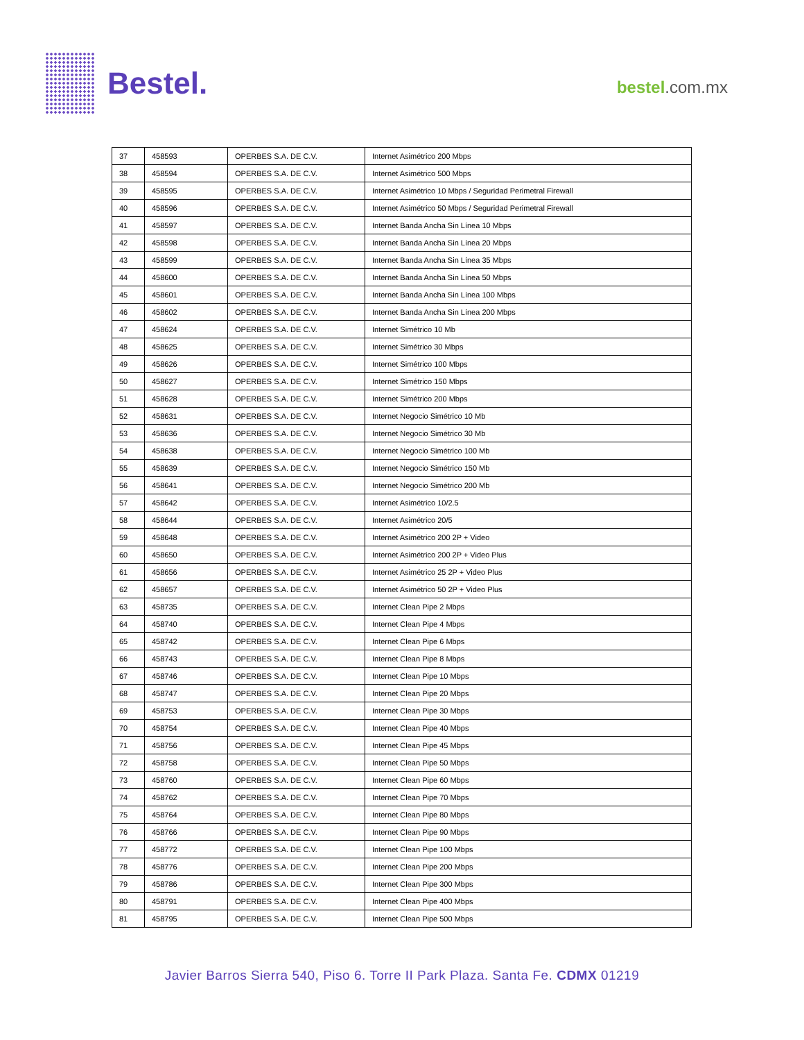Bestel.
bestel.com.mx
| 37 | 458593 | OPERBES S.A. DE C.V. | Internet Asimétrico 200 Mbps |
| 38 | 458594 | OPERBES S.A. DE C.V. | Internet Asimétrico 500 Mbps |
| 39 | 458595 | OPERBES S.A. DE C.V. | Internet Asimétrico 10 Mbps / Seguridad Perimetral Firewall |
| 40 | 458596 | OPERBES S.A. DE C.V. | Internet Asimétrico 50 Mbps / Seguridad Perimetral Firewall |
| 41 | 458597 | OPERBES S.A. DE C.V. | Internet Banda Ancha Sin Línea 10 Mbps |
| 42 | 458598 | OPERBES S.A. DE C.V. | Internet Banda Ancha Sin Línea 20 Mbps |
| 43 | 458599 | OPERBES S.A. DE C.V. | Internet Banda Ancha Sin Línea 35 Mbps |
| 44 | 458600 | OPERBES S.A. DE C.V. | Internet Banda Ancha Sin Línea 50 Mbps |
| 45 | 458601 | OPERBES S.A. DE C.V. | Internet Banda Ancha Sin Línea 100 Mbps |
| 46 | 458602 | OPERBES S.A. DE C.V. | Internet Banda Ancha Sin Línea 200 Mbps |
| 47 | 458624 | OPERBES S.A. DE C.V. | Internet Simétrico 10 Mb |
| 48 | 458625 | OPERBES S.A. DE C.V. | Internet Simétrico 30 Mbps |
| 49 | 458626 | OPERBES S.A. DE C.V. | Internet Simétrico 100 Mbps |
| 50 | 458627 | OPERBES S.A. DE C.V. | Internet Simétrico 150 Mbps |
| 51 | 458628 | OPERBES S.A. DE C.V. | Internet Simétrico 200 Mbps |
| 52 | 458631 | OPERBES S.A. DE C.V. | Internet Negocio Simétrico 10 Mb |
| 53 | 458636 | OPERBES S.A. DE C.V. | Internet Negocio Simétrico 30 Mb |
| 54 | 458638 | OPERBES S.A. DE C.V. | Internet Negocio Simétrico 100 Mb |
| 55 | 458639 | OPERBES S.A. DE C.V. | Internet Negocio Simétrico 150 Mb |
| 56 | 458641 | OPERBES S.A. DE C.V. | Internet Negocio Simétrico 200 Mb |
| 57 | 458642 | OPERBES S.A. DE C.V. | Internet Asimétrico 10/2.5 |
| 58 | 458644 | OPERBES S.A. DE C.V. | Internet Asimétrico 20/5 |
| 59 | 458648 | OPERBES S.A. DE C.V. | Internet Asimétrico 200 2P + Video |
| 60 | 458650 | OPERBES S.A. DE C.V. | Internet Asimétrico 200 2P + Video Plus |
| 61 | 458656 | OPERBES S.A. DE C.V. | Internet Asimétrico 25 2P + Video Plus |
| 62 | 458657 | OPERBES S.A. DE C.V. | Internet Asimétrico 50 2P + Video Plus |
| 63 | 458735 | OPERBES S.A. DE C.V. | Internet Clean Pipe 2 Mbps |
| 64 | 458740 | OPERBES S.A. DE C.V. | Internet Clean Pipe 4 Mbps |
| 65 | 458742 | OPERBES S.A. DE C.V. | Internet Clean Pipe 6 Mbps |
| 66 | 458743 | OPERBES S.A. DE C.V. | Internet Clean Pipe 8 Mbps |
| 67 | 458746 | OPERBES S.A. DE C.V. | Internet Clean Pipe 10 Mbps |
| 68 | 458747 | OPERBES S.A. DE C.V. | Internet Clean Pipe 20 Mbps |
| 69 | 458753 | OPERBES S.A. DE C.V. | Internet Clean Pipe 30 Mbps |
| 70 | 458754 | OPERBES S.A. DE C.V. | Internet Clean Pipe 40 Mbps |
| 71 | 458756 | OPERBES S.A. DE C.V. | Internet Clean Pipe 45 Mbps |
| 72 | 458758 | OPERBES S.A. DE C.V. | Internet Clean Pipe 50 Mbps |
| 73 | 458760 | OPERBES S.A. DE C.V. | Internet Clean Pipe 60 Mbps |
| 74 | 458762 | OPERBES S.A. DE C.V. | Internet Clean Pipe 70 Mbps |
| 75 | 458764 | OPERBES S.A. DE C.V. | Internet Clean Pipe 80 Mbps |
| 76 | 458766 | OPERBES S.A. DE C.V. | Internet Clean Pipe 90 Mbps |
| 77 | 458772 | OPERBES S.A. DE C.V. | Internet Clean Pipe 100 Mbps |
| 78 | 458776 | OPERBES S.A. DE C.V. | Internet Clean Pipe 200 Mbps |
| 79 | 458786 | OPERBES S.A. DE C.V. | Internet Clean Pipe 300 Mbps |
| 80 | 458791 | OPERBES S.A. DE C.V. | Internet Clean Pipe 400 Mbps |
| 81 | 458795 | OPERBES S.A. DE C.V. | Internet Clean Pipe 500 Mbps |
Javier Barros Sierra 540, Piso 6. Torre II Park Plaza. Santa Fe. CDMX 01219